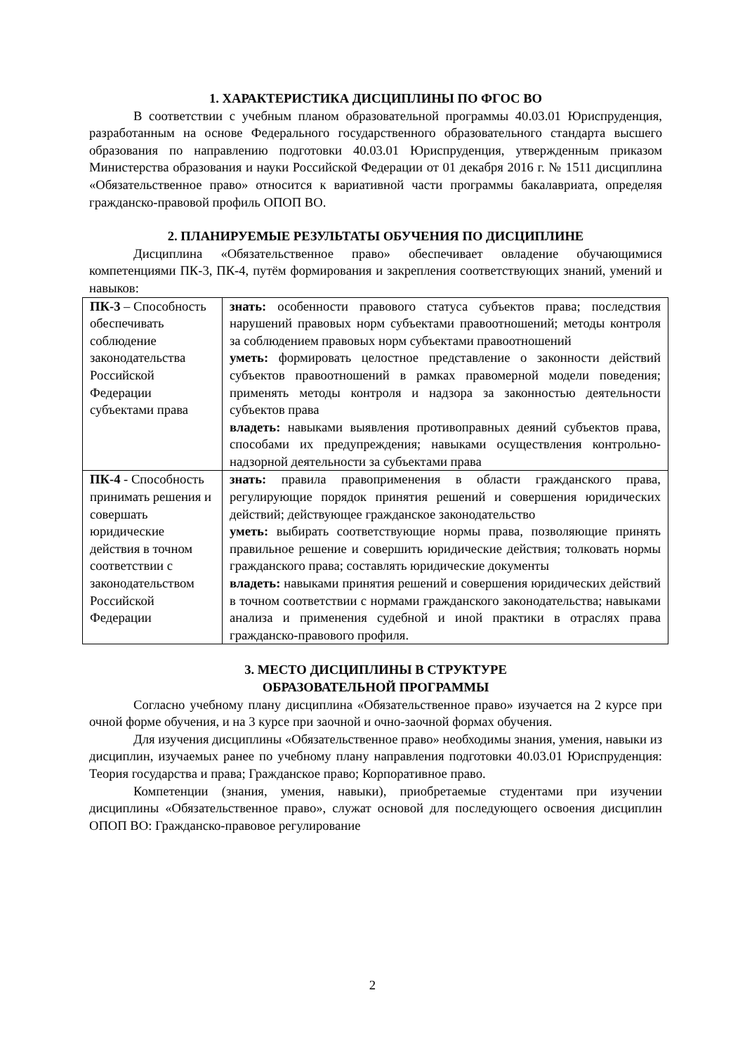1. ХАРАКТЕРИСТИКА ДИСЦИПЛИНЫ ПО ФГОС ВО
В соответствии с учебным планом образовательной программы 40.03.01 Юриспруденция, разработанным на основе Федерального государственного образовательного стандарта высшего образования по направлению подготовки 40.03.01 Юриспруденция, утвержденным приказом Министерства образования и науки Российской Федерации от 01 декабря 2016 г. № 1511 дисциплина «Обязательственное право» относится к вариативной части программы бакалавриата, определяя гражданско-правовой профиль ОПОП ВО.
2. ПЛАНИРУЕМЫЕ РЕЗУЛЬТАТЫ ОБУЧЕНИЯ ПО ДИСЦИПЛИНЕ
Дисциплина «Обязательственное право» обеспечивает овладение обучающимися компетенциями ПК-3, ПК-4, путём формирования и закрепления соответствующих знаний, умений и навыков:
| ПК-3 – Способность обеспечивать соблюдение законодательства Российской Федерации субъектами права | знать: особенности правового статуса субъектов права; последствия нарушений правовых норм субъектами правоотношений; методы контроля за соблюдением правовых норм субъектами правоотношений уметь: формировать целостное представление о законности действий субъектов правоотношений в рамках правомерной модели поведения; применять методы контроля и надзора за законностью деятельности субъектов права владеть: навыками выявления противоправных деяний субъектов права, способами их предупреждения; навыками осуществления контрольно-надзорной деятельности за субъектами права |
| ПК-4 - Способность принимать решения и совершать юридические действия в точном соответствии с законодательством Российской Федерации | знать: правила правоприменения в области гражданского права, регулирующие порядок принятия решений и совершения юридических действий; действующее гражданское законодательство уметь: выбирать соответствующие нормы права, позволяющие принять правильное решение и совершить юридические действия; толковать нормы гражданского права; составлять юридические документы владеть: навыками принятия решений и совершения юридических действий в точном соответствии с нормами гражданского законодательства; навыками анализа и применения судебной и иной практики в отраслях права гражданско-правового профиля. |
3. МЕСТО ДИСЦИПЛИНЫ В СТРУКТУРЕ
ОБРАЗОВАТЕЛЬНОЙ ПРОГРАММЫ
Согласно учебному плану дисциплина «Обязательственное право» изучается на 2 курсе при очной форме обучения, и на 3 курсе при заочной и очно-заочной формах обучения.
Для изучения дисциплины «Обязательственное право» необходимы знания, умения, навыки из дисциплин, изучаемых ранее по учебному плану направления подготовки 40.03.01 Юриспруденция: Теория государства и права; Гражданское право; Корпоративное право.
Компетенции (знания, умения, навыки), приобретаемые студентами при изучении дисциплины «Обязательственное право», служат основой для последующего освоения дисциплин ОПОП ВО: Гражданско-правовое регулирование
2